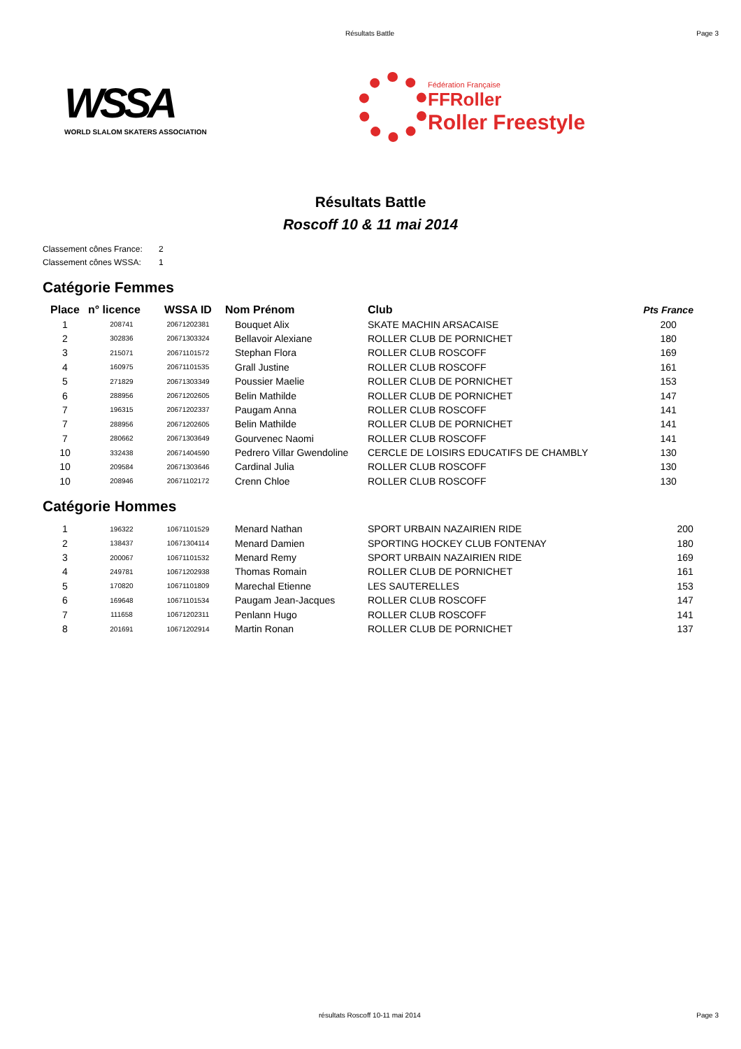Résultats Battle Page 3
WSSA
WORLD SLALOM SKATERS ASSOCIATION
Fédération Française
FFRoller
Roller Freestyle
Résultats Battle
Roscoff 10 & 11 mai 2014
Classement cônes France: 2
Classement cônes WSSA: 1
Catégorie Femmes
| Place | n° licence | WSSA ID | Nom Prénom | Club | Pts France |
| --- | --- | --- | --- | --- | --- |
| 1 | 208741 | 20671202381 | Bouquet Alix | SKATE MACHIN ARSACAISE | 200 |
| 2 | 302836 | 20671303324 | Bellavoir Alexiane | ROLLER CLUB DE PORNICHET | 180 |
| 3 | 215071 | 20671101572 | Stephan Flora | ROLLER CLUB ROSCOFF | 169 |
| 4 | 160975 | 20671101535 | Grall Justine | ROLLER CLUB ROSCOFF | 161 |
| 5 | 271829 | 20671303349 | Poussier Maelie | ROLLER CLUB DE PORNICHET | 153 |
| 6 | 288956 | 20671202605 | Belin Mathilde | ROLLER CLUB DE PORNICHET | 147 |
| 7 | 196315 | 20671202337 | Paugam Anna | ROLLER CLUB ROSCOFF | 141 |
| 7 | 288956 | 20671202605 | Belin Mathilde | ROLLER CLUB DE PORNICHET | 141 |
| 7 | 280662 | 20671303649 | Gourvenec Naomi | ROLLER CLUB ROSCOFF | 141 |
| 10 | 332438 | 20671404590 | Pedrero Villar Gwendoline | CERCLE DE LOISIRS EDUCATIFS DE CHAMBLY | 130 |
| 10 | 209584 | 20671303646 | Cardinal Julia | ROLLER CLUB ROSCOFF | 130 |
| 10 | 208946 | 20671102172 | Crenn Chloe | ROLLER CLUB ROSCOFF | 130 |
Catégorie Hommes
| 1 | 196322 | 10671101529 | Menard Nathan | SPORT URBAIN NAZAIRIEN RIDE | 200 |
| 2 | 138437 | 10671304114 | Menard Damien | SPORTING HOCKEY CLUB FONTENAY | 180 |
| 3 | 200067 | 10671101532 | Menard Remy | SPORT URBAIN NAZAIRIEN RIDE | 169 |
| 4 | 249781 | 10671202938 | Thomas Romain | ROLLER CLUB DE PORNICHET | 161 |
| 5 | 170820 | 10671101809 | Marechal Etienne | LES SAUTERELLES | 153 |
| 6 | 169648 | 10671101534 | Paugam Jean-Jacques | ROLLER CLUB ROSCOFF | 147 |
| 7 | 111658 | 10671202311 | Penlann Hugo | ROLLER CLUB ROSCOFF | 141 |
| 8 | 201691 | 10671202914 | Martin Ronan | ROLLER CLUB DE PORNICHET | 137 |
résultats Roscoff 10-11 mai 2014 Page 3